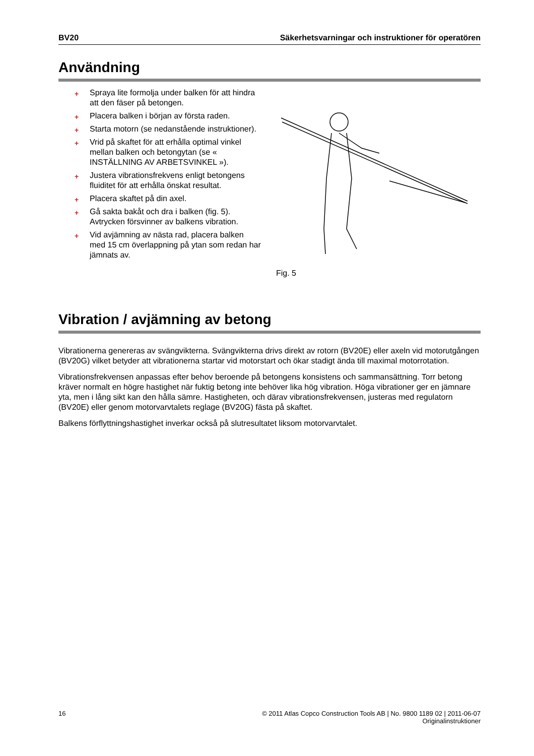BV20 Säkerhetsvarningar och instruktioner för operatören
Användning
+ Spraya lite formolja under balken för att hindra att den fäser på betongen.
+ Placera balken i början av första raden.
+ Starta motorn (se nedanstående instruktioner).
+ Vrid på skaftet för att erhålla optimal vinkel mellan balken och betongytan (se « INSTÄLLNING AV ARBETSVINKEL »).
+ Justera vibrationsfrekvens enligt betongens fluiditet för att erhålla önskat resultat.
+ Placera skaftet på din axel.
+ Gå sakta bakåt och dra i balken (fig. 5). Avtrycken försvinner av balkens vibration.
+ Vid avjämning av nästa rad, placera balken med 15 cm överlappning på ytan som redan har jämnats av.
Fig. 5
Vibration / avjämning av betong
Vibrationerna genereras av svängvikterna. Svängvikterna drivs direkt av rotorn (BV20E) eller axeln vid motorutgången (BV20G) vilket betyder att vibrationerna startar vid motorstart och ökar stadigt ända till maximal motorrotation.
Vibrationsfrekvensen anpassas efter behov beroende på betongens konsistens och sammansättning. Torr betong kräver normalt en högre hastighet när fuktig betong inte behöver lika hög vibration. Höga vibrationer ger en jämnare yta, men i lång sikt kan den hålla sämre. Hastigheten, och därav vibrationsfrekvensen, justeras med regulatorn (BV20E) eller genom motorvarvtalets reglage (BV20G) fästa på skaftet.
Balkens förflyttningshastighet inverkar också på slutresultatet liksom motorvarvtalet.
16 © 2011 Atlas Copco Construction Tools AB | No. 9800 1189 02 | 2011-06-07
Originalinstruktioner